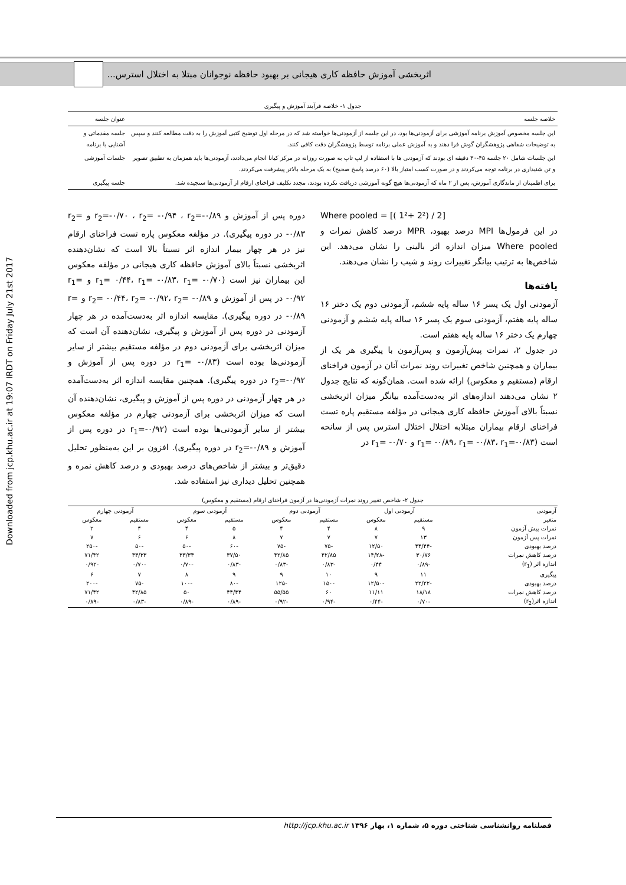Downloaded from jcp.khu.ac.ir at 19:07 IRDT on Friday July 21st 2017
اثربخشی آموزش حافظه کاری هیجانی بر بهبود حافظه نوجوانان مبتلا به اختلال استرس...
جدول ۱- خلاصه فرآیند آموزش و پیگیری
| خلاصه جلسه | عنوان جلسه |
| --- | --- |
| این جلسه مخصوص آموزش برنامه آموزشی برای آزمودنی‌ها بود، در این جلسه از آزمودنی‌ها خواسته شد که در مرحله اول توضیح کتبی آموزش را به دقت مطالعه کنند و سپس به توضیحات شفاهی پژوهشگران گوش فرا دهند و به آموزش عملی برنامه توسط پژوهشگران دقت کافی کنند. | جلسه مقدماتی و آشنایی با برنامه |
| این جلسات شامل ۲۰ جلسه ۴۵-۳۰ دقیقه ای بودند که آزمودنی ها با استفاده از لپ تاپ به صورت روزانه در مرکز کیانا انجام می‌دادند، آزمودنی‌ها باید همزمان به تطبیق تصویر و تن شنیداری در برنامه توجه می‌کردند و در صورت کسب امتیاز بالا (۶۰ درصد پاسخ صحیح) به یک مرحله بالاتر پیشرفت می‌کردند. | جلسات آموزشی |
| برای اطمینان از ماندگاری آموزش، پس از ۲ ماه که آزمودنی‌ها هیچ گونه آموزشی دریافت نکرده بودند، مجدد تکلیف فراخنای ارقام از آزمودنی‌ها سنجیده شد. | جلسه پیگیری |
Where pooled = [( 1²+ 2²) / 2]
در این فرمول‌ها MPI درصد بهبود، MPR درصد کاهش نمرات و Where pooled میزان اندازه اثر بالینی را نشان می‌دهد. این شاخص‌ها به ترتیب بیانگر تغییرات روند و شیب را نشان می‌دهند.
یافته‌ها
آزمودنی اول یک پسر ۱۶ ساله پایه ششم، آزمودنی دوم یک دختر ۱۶ ساله پایه هفتم، آزمودنی سوم یک پسر ۱۶ ساله پایه ششم و آزمودنی چهارم یک دختر ۱۶ ساله پایه هفتم است.
در جدول ۲، نمرات پیش‌آزمون و پس‌آزمون با پیگیری هر یک از بیماران و همچنین شاخص تغییرات روند نمرات آنان در آزمون فراخنای ارقام (مستقیم و معکوس) ارائه شده است. همان‌گونه که نتایج جدول ۲ نشان می‌دهند اندازه‌های اثر به‌دست‌آمده بیانگر میزان اثربخشی نسبتاً بالای آموزش حافظه کاری هیجانی در مؤلفه مستقیم پاره تست فراخنای ارقام بیماران مبتلابه اختلال اختلال استرس پس از سانحه است (r<sub>1</sub>= -۰/۸۹، r<sub>1</sub>= -۰/۸۳، r<sub>1</sub>=-۰/۸۳ و r<sub>1</sub>= -۰/۷۰ در
دوره پس از آموزش و r<sub>2</sub>=-۰/۷۰ ، r<sub>2</sub>= -۰/۹۴ ، r<sub>2</sub>=-۰/۸۹ و r<sub>2</sub>= -۰/۸۳ در دوره پیگیری). در مؤلفه معکوس پاره تست فراخنای ارقام نیز در هر چهار بیمار اندازه اثر نسبتاً بالا است که نشان‌دهنده اثربخشی نسبتاً بالای آموزش حافظه کاری هیجانی در مؤلفه معکوس این بیماران نیز است (r<sub>1</sub>= ۰/۴۴، r<sub>1</sub>= -۰/۸۳، r<sub>1</sub>= -۰/۷۰ و r<sub>1</sub>= -۰/۹۲ در پس از آموزش و r<sub>2</sub>= -۰/۴۴، r<sub>2</sub>= -۰/۹۲، r<sub>2</sub>= -۰/۸۹ و r= -۰/۸۹ در دوره پیگیری). مقایسه اندازه اثر به‌دست‌آمده در هر چهار آزمودنی در دوره پس از آموزش و پیگیری، نشان‌دهنده آن است که میزان اثربخشی برای آزمودنی دوم در مؤلفه مستقیم بیشتر از سایر آزمودنی‌ها بوده است (r<sub>1</sub>= -۰/۸۳ در دوره پس از آموزش و r<sub>2</sub>=-۰/۹۲ در دوره پیگیری). همچنین مقایسه اندازه اثر به‌دست‌آمده در هر چهار آزمودنی در دوره پس از آموزش و پیگیری، نشان‌دهنده آن است که میزان اثربخشی برای آزمودنی چهارم در مؤلفه معکوس بیشتر از سایر آزمودنی‌ها بوده است (r<sub>1</sub>=-۰/۹۲ در دوره پس از آموزش و r<sub>2</sub>=-۰/۸۹ در دوره پیگیری). افزون بر این به‌منظور تحلیل دقیق‌تر و بیشتر از شاخص‌های درصد بهبودی و درصد کاهش نمره و همچنین تحلیل دیداری نیز استفاده شد.
جدول ۲- شاخص تغییر روند نمرات آزمودنی‌ها در آزمون فراخنای ارقام (مستقیم و معکوس)
| آزمودنی | آزمودنی اول | | آزمودنی دوم | | آزمودنی سوم | | آزمودنی چهارم | |
| --- | --- | --- | --- | --- | --- | --- | --- | --- |
| متغیر | مستقیم | معکوس | مستقیم | معکوس | مستقیم | معکوس | مستقیم | معکوس |
| نمرات پیش آزمون | ۹ | ۸ | ۴ | ۴ | ۵ | ۴ | ۴ | ۲ |
| نمرات پس آزمون | ۱۳ | ۷ | ۷ | ۷ | ۸ | ۶ | ۶ | ۷ |
| درصد بهبودی | -۴۴/۴۴ | ۱۲/۵۰ | -۷۵ | -۷۵ | -۶۰ | -۵۰ | -۵۰ | -۲۵۰ |
| درصد کاهش نمرات | ۳۰/۷۶ | -۱۴/۲۸ | ۴۲/۸۵ | ۴۲/۸۵ | ۳۷/۵۰ | ۳۳/۳۳ | ۳۳/۳۳ | ۷۱/۴۲ |
| اندازه اثر (r<sub>1</sub>) | -۰/۸۹ | ۰/۴۴ | -۰/۸۳ | -۰/۸۳ | -۰/۸۳ | -۰/۷۰ | -۰/۷۰ | -۰/۹۲ |
| پیگیری | ۱۱ | ۹ | ۱۰ | ۹ | ۹ | ۸ | ۷ | ۶ |
| درصد بهبودی | -۲۲/۲۲ | -۱۲/۵۰ | -۱۵۰ | -۱۲۵ | -۸۰ | -۱۰۰ | -۷۵ | -۲۰۰ |
| درصد کاهش نمرات | ۱۸/۱۸ | ۱۱/۱۱ | ۶۰ | ۵۵/۵۵ | ۴۴/۴۴ | ۵۰ | ۴۲/۸۵ | ۷۱/۴۲ |
| اندازه اثر(r<sub>2</sub>) | -۰/۷۰ | -۰/۴۴ | -۰/۹۴ | -۰/۹۲ | -۰/۸۹ | -۰/۸۹ | -۰/۸۳ | -۰/۸۹ |
فصلنامه روانشناسی شناختی دوره ۵، شماره ۱، بهار ۱۳۹۶ http://jcp.khu.ac.ir